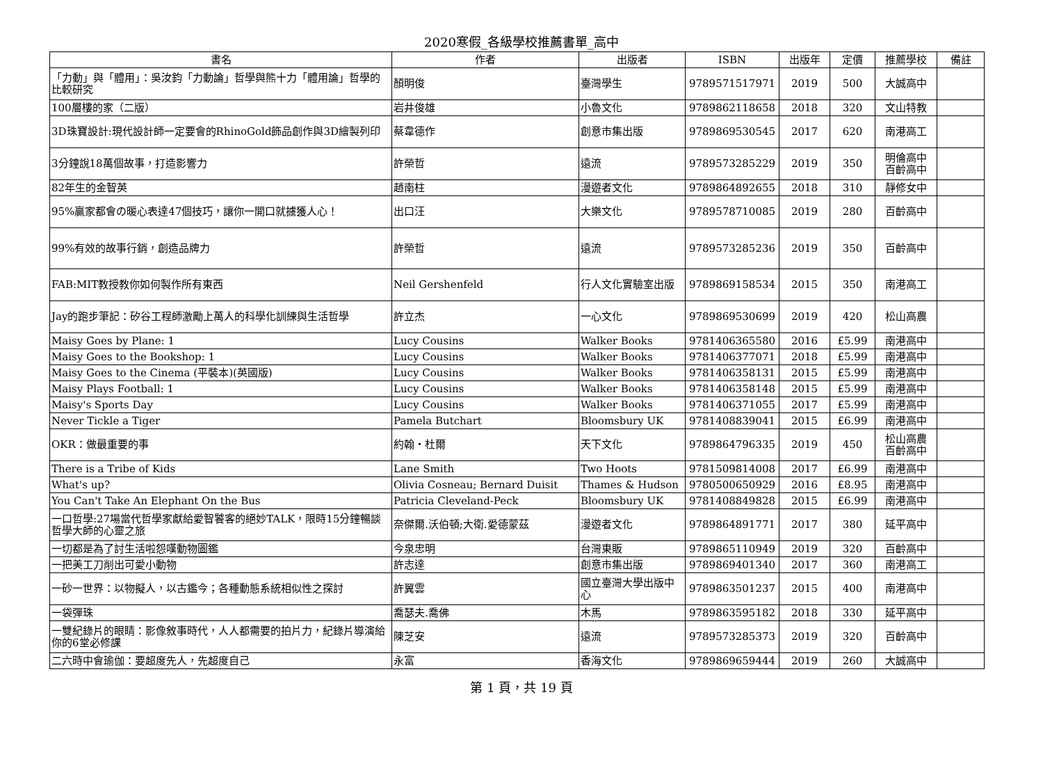2020寒假_各級學校推薦書單_高中
| 書名 | 作者 | 出版者 | ISBN | 出版年 | 定價 | 推薦學校 | 備註 |
| --- | --- | --- | --- | --- | --- | --- | --- |
| 「力動」與「體用」：吳汝鈞「力動論」哲學與熊十力「體用論」哲學的比較研究 | 顏明俊 | 臺灣學生 | 9789571517971 | 2019 | 500 | 大誠高中 | |
| 100層樓的家（二版） | 岩井俊雄 | 小魯文化 | 9789862118658 | 2018 | 320 | 文山特教 | |
| 3D珠寶設計:現代設計師一定要會的RhinoGold飾品創作與3D繪製列印 | 蔡韋德作 | 創意市集出版 | 9789869530545 | 2017 | 620 | 南港高工 | |
| 3分鐘說18萬個故事，打造影響力 | 許榮哲 | 遠流 | 9789573285229 | 2019 | 350 | 明倫高中 百齡高中 | |
| 82年生的金智英 | 趙南柱 | 漫遊者文化 | 9789864892655 | 2018 | 310 | 靜修女中 | |
| 95%贏家都會の暖心表達47個技巧，讓你一開口就擄獲人心！ | 出口汪 | 大樂文化 | 9789578710085 | 2019 | 280 | 百齡高中 | |
| 99%有效的故事行銷，創造品牌力 | 許榮哲 | 遠流 | 9789573285236 | 2019 | 350 | 百齡高中 | |
| FAB:MIT教授教你如何製作所有東西 | Neil Gershenfeld | 行人文化實驗室出版 | 9789869158534 | 2015 | 350 | 南港高工 | |
| Jay的跑步筆記：矽谷工程師激勵上萬人的科學化訓練與生活哲學 | 許立杰 | 一心文化 | 9789869530699 | 2019 | 420 | 松山高農 | |
| Maisy Goes by Plane: 1 | Lucy Cousins | Walker Books | 9781406365580 | 2016 | £5.99 | 南港高中 | |
| Maisy Goes to the Bookshop: 1 | Lucy Cousins | Walker Books | 9781406377071 | 2018 | £5.99 | 南港高中 | |
| Maisy Goes to the Cinema (平裝本)(英國版) | Lucy Cousins | Walker Books | 9781406358131 | 2015 | £5.99 | 南港高中 | |
| Maisy Plays Football: 1 | Lucy Cousins | Walker Books | 9781406358148 | 2015 | £5.99 | 南港高中 | |
| Maisy's Sports Day | Lucy Cousins | Walker Books | 9781406371055 | 2017 | £5.99 | 南港高中 | |
| Never Tickle a Tiger | Pamela Butchart | Bloomsbury UK | 9781408839041 | 2015 | £6.99 | 南港高中 | |
| OKR：做最重要的事 | 約翰・杜爾 | 天下文化 | 9789864796335 | 2019 | 450 | 松山高農 百齡高中 | |
| There is a Tribe of Kids | Lane Smith | Two Hoots | 9781509814008 | 2017 | £6.99 | 南港高中 | |
| What's up? | Olivia Cosneau; Bernard Duisit | Thames & Hudson | 9780500650929 | 2016 | £8.95 | 南港高中 | |
| You Can't Take An Elephant On the Bus | Patricia Cleveland-Peck | Bloomsbury UK | 9781408849828 | 2015 | £6.99 | 南港高中 | |
| 一口哲學:27場當代哲學家獻給愛智饕客的絕妙TALK，限時15分鐘暢談哲學大師的心靈之旅 | 奈傑爾.沃伯頓;大衛.愛德蒙茲 | 漫遊者文化 | 9789864891771 | 2017 | 380 | 延平高中 | |
| 一切都是為了討生活啦怨嘆動物圖鑑 | 今泉忠明 | 台灣東販 | 9789865110949 | 2019 | 320 | 百齡高中 | |
| 一把美工刀削出可愛小動物 | 許志達 | 創意市集出版 | 9789869401340 | 2017 | 360 | 南港高工 | |
| 一砂一世界：以物擬人，以古鑑今；各種動態系統相似性之探討 | 許翼雲 | 國立臺灣大學出版中心 | 9789863501237 | 2015 | 400 | 南港高中 | |
| 一袋彈珠 | 喬瑟夫.喬佛 | 木馬 | 9789863595182 | 2018 | 330 | 延平高中 | |
| 一雙紀錄片的眼睛：影像敘事時代，人人都需要的拍片力，紀錄片導演給你的6堂必修課 | 陳芝安 | 遠流 | 9789573285373 | 2019 | 320 | 百齡高中 | |
| 二六時中會瑜伽：要超度先人，先超度自己 | 永富 | 香海文化 | 9789869659444 | 2019 | 260 | 大誠高中 | |
第 1 頁，共 19 頁